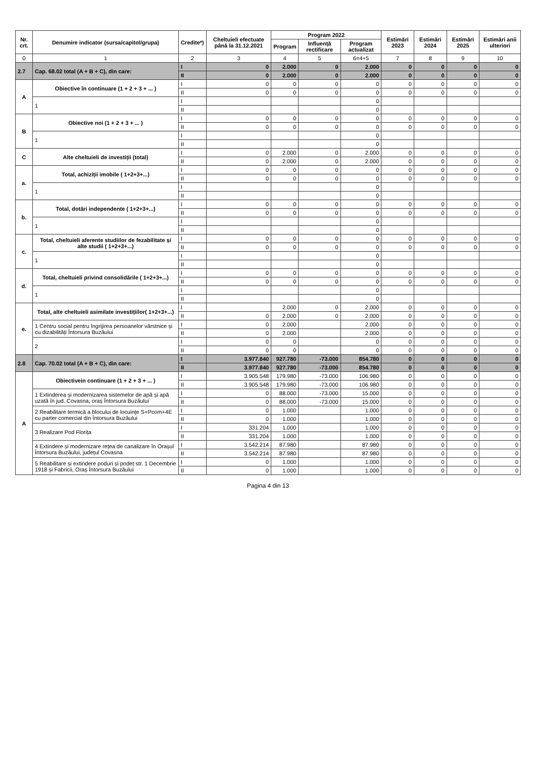| Nr. crt. | Denumire indicator (sursa/capitol/grupa) | Credite*) | Cheltuieli efectuate până la 31.12.2021 | Program 2022 | | | Estimări 2023 | Estimări 2024 | Estimări 2025 | Estimări anii ulteriori |
| --- | --- | --- | --- | --- | --- | --- | --- | --- | --- | --- |
| | | | | Program | Influență rectificare | Program actualizat | | | | |
| 0 | 1 | 2 | 3 | 4 | 5 | 6=4+5 | 7 | 8 | 9 | 10 |
| 2.7 | Cap. 68.02 total (A + B + C), din care: | I | 0 | 2.000 | 0 | 2.000 | 0 | 0 | 0 | 0 |
| | | II | 0 | 2.000 | 0 | 2.000 | 0 | 0 | 0 | 0 |
| A | Obiective în continuare (1 + 2 + 3 + ... ) | I | 0 | 0 | 0 | 0 | 0 | 0 | 0 | 0 |
| | | II | 0 | 0 | 0 | 0 | 0 | 0 | 0 | 0 |
| | 1 | I | | | | 0 | | | | |
| | | II | | | | 0 | | | | |
| B | Obiective noi (1 + 2 + 3 + ... ) | I | 0 | 0 | 0 | 0 | 0 | 0 | 0 | 0 |
| | | II | 0 | 0 | 0 | 0 | 0 | 0 | 0 | 0 |
| | 1 | I | | | | 0 | | | | |
| | | II | | | | 0 | | | | |
| C | Alte cheltuieli de investiții (total) | I | 0 | 2.000 | 0 | 2.000 | 0 | 0 | 0 | 0 |
| | | II | 0 | 2.000 | 0 | 2.000 | 0 | 0 | 0 | 0 |
| a. | Total, achiziții imobile ( 1+2+3+...) | I | 0 | 0 | 0 | 0 | 0 | 0 | 0 | 0 |
| | | II | 0 | 0 | 0 | 0 | 0 | 0 | 0 | 0 |
| | 1 | I | | | | 0 | | | | |
| | | II | | | | 0 | | | | |
| b. | Total, dotări independente ( 1+2+3+...) | I | 0 | 0 | 0 | 0 | 0 | 0 | 0 | 0 |
| | | II | 0 | 0 | 0 | 0 | 0 | 0 | 0 | 0 |
| | 1 | I | | | | 0 | | | | |
| | | II | | | | 0 | | | | |
| c. | Total, cheltuieli aferente studiilor de fezabilitate și alte studii ( 1+2+3+...) | I | 0 | 0 | 0 | 0 | 0 | 0 | 0 | 0 |
| | | II | 0 | 0 | 0 | 0 | 0 | 0 | 0 | 0 |
| | 1 | I | | | | 0 | | | | |
| | | II | | | | 0 | | | | |
| d. | Total, cheltuieli privind consolidările ( 1+2+3+...) | I | 0 | 0 | 0 | 0 | 0 | 0 | 0 | 0 |
| | | II | 0 | 0 | 0 | 0 | 0 | 0 | 0 | 0 |
| | 1 | I | | | | 0 | | | | |
| | | II | | | | 0 | | | | |
| e. | Total, alte cheltuieli asimilate investițiilor( 1+2+3+...) | I | | 2.000 | 0 | 2.000 | 0 | 0 | 0 | 0 |
| | | II | 0 | 2.000 | 0 | 2.000 | 0 | 0 | 0 | 0 |
| | 1 Centru social pentru îngrijirea persoanelor vârstnice și cu dizabilități Întorsura Buzăului | I | 0 | 2.000 | | 2.000 | 0 | 0 | 0 | 0 |
| | | II | 0 | 2.000 | | 2.000 | 0 | 0 | 0 | 0 |
| | 2 | I | 0 | 0 | | 0 | 0 | 0 | 0 | 0 |
| | | II | 0 | 0 | | 0 | 0 | 0 | 0 | 0 |
| 2.8 | Cap. 70.02 total (A + B + C), din care: | I | 3.977.840 | 927.780 | -73.000 | 854.780 | 0 | 0 | 0 | 0 |
| | | II | 3.977.840 | 927.780 | -73.000 | 854.780 | 0 | 0 | 0 | 0 |
| A | Obiectivein continuare (1 + 2 + 3 + ... ) | I | 3.905.548 | 179.980 | -73.000 | 106.980 | 0 | 0 | 0 | 0 |
| | | II | 3.905.548 | 179.980 | -73.000 | 106.980 | 0 | 0 | 0 | 0 |
| | 1 Extinderea și modernizarea sistemelor de apă și apă uzată în jud. Covasna, oraș Întorsura Buzăului | I | 0 | 88.000 | -73.000 | 15.000 | 0 | 0 | 0 | 0 |
| | | II | 0 | 88.000 | -73.000 | 15.000 | 0 | 0 | 0 | 0 |
| | 2 Reabilitare termică a blocului de locuințe S+Pcom+4E cu parter comercial din Întorsura Buzăului | I | 0 | 1.000 | | 1.000 | 0 | 0 | 0 | 0 |
| | | II | 0 | 1.000 | | 1.000 | 0 | 0 | 0 | 0 |
| | 3 Realizare Pod Florița | I | 331.204 | 1.000 | | 1.000 | 0 | 0 | 0 | 0 |
| | | II | 331.204 | 1.000 | | 1.000 | 0 | 0 | 0 | 0 |
| | 4 Extindere și modernizare rețea de canalizare în Orașul Întorsura Buzăului, județul Covasna | I | 3.542.214 | 87.980 | | 87.980 | 0 | 0 | 0 | 0 |
| | | II | 3.542.214 | 87.980 | | 87.980 | 0 | 0 | 0 | 0 |
| | 5 Reabilitare și extindere poduri și podeț str. 1 Decembrie 1918 și Fabricii, Oraș Întorsura Buzăului | I | 0 | 1.000 | | 1.000 | 0 | 0 | 0 | 0 |
| | | II | 0 | 1.000 | | 1.000 | 0 | 0 | 0 | 0 |
Pagina 4 din 13